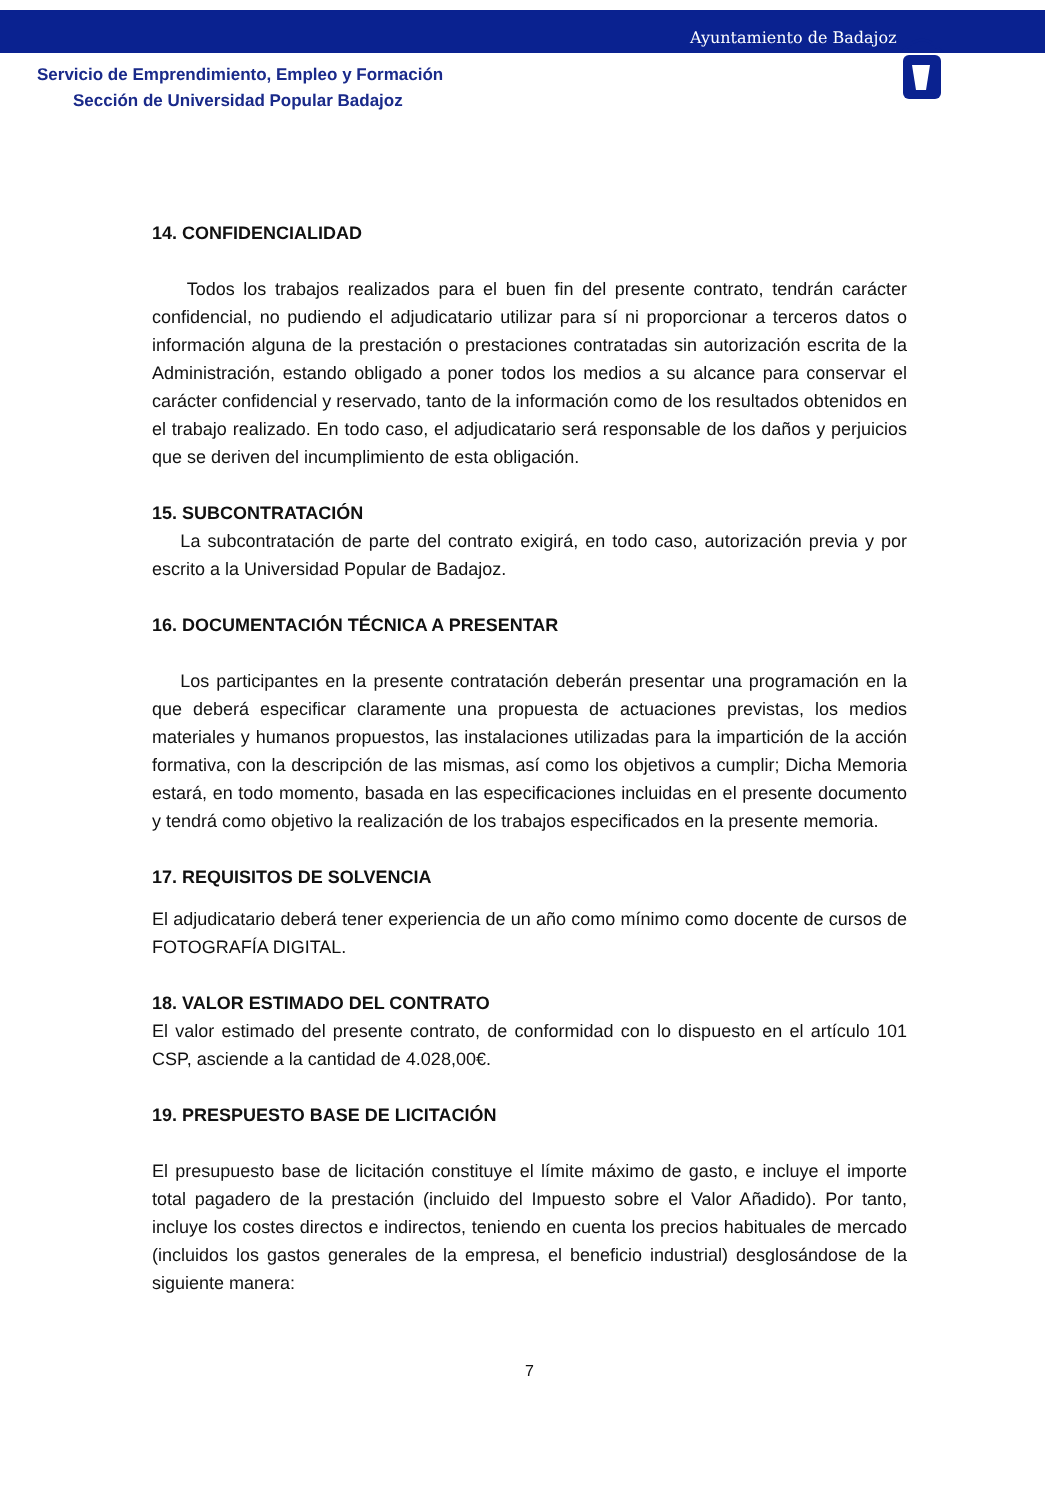Ayuntamiento de Badajoz
Servicio de Emprendimiento, Empleo y Formación
Sección de Universidad Popular Badajoz
14. CONFIDENCIALIDAD
Todos los trabajos realizados para el buen fin del presente contrato, tendrán carácter confidencial, no pudiendo el adjudicatario utilizar para sí ni proporcionar a terceros datos o información alguna de la prestación o prestaciones contratadas sin autorización escrita de la Administración, estando obligado a poner todos los medios a su alcance para conservar el carácter confidencial y reservado, tanto de la información como de los resultados obtenidos en el trabajo realizado. En todo caso, el adjudicatario será responsable de los daños y perjuicios que se deriven del incumplimiento de esta obligación.
15. SUBCONTRATACIÓN
La subcontratación de parte del contrato exigirá, en todo caso, autorización previa y por escrito a la Universidad Popular de Badajoz.
16. DOCUMENTACIÓN TÉCNICA A PRESENTAR
Los participantes en la presente contratación deberán presentar una programación en la que deberá especificar claramente una propuesta de actuaciones previstas, los medios materiales y humanos propuestos, las instalaciones utilizadas para la impartición de la acción formativa, con la descripción de las mismas, así como los objetivos a cumplir; Dicha Memoria estará, en todo momento, basada en las especificaciones incluidas en el presente documento y tendrá como objetivo la realización de los trabajos especificados en la presente memoria.
17. REQUISITOS DE SOLVENCIA
El adjudicatario deberá tener experiencia de un año como mínimo como docente de cursos de FOTOGRAFÍA DIGITAL.
18. VALOR ESTIMADO DEL CONTRATO
El valor estimado del presente contrato, de conformidad con lo dispuesto en el artículo 101 CSP, asciende a la cantidad de 4.028,00€.
19. PRESPUESTO BASE DE LICITACIÓN
El presupuesto base de licitación constituye el límite máximo de gasto, e incluye el importe total pagadero de la prestación (incluido del Impuesto sobre el Valor Añadido). Por tanto, incluye los costes directos e indirectos, teniendo en cuenta los precios habituales de mercado (incluidos los gastos generales de la empresa, el beneficio industrial) desglosándose de la siguiente manera:
7